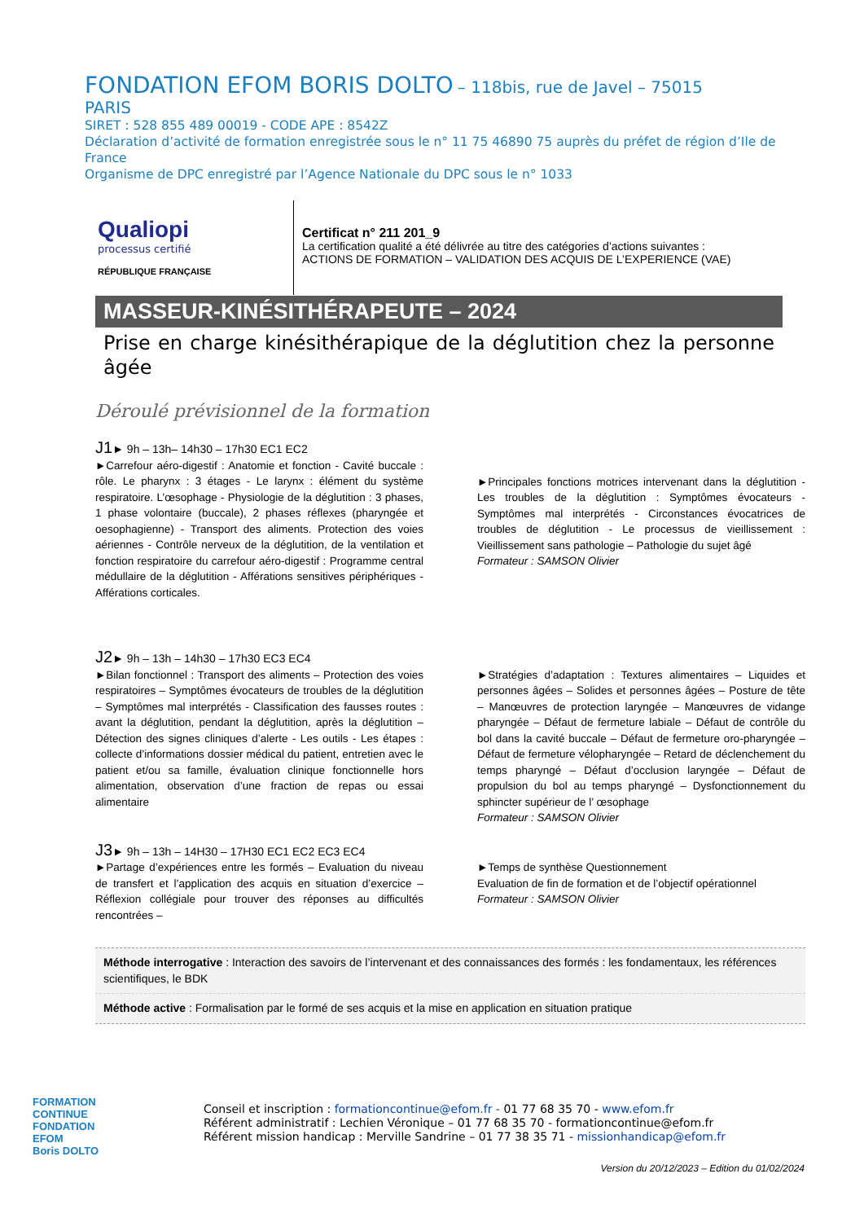FONDATION EFOM BORIS DOLTO – 118bis, rue de Javel – 75015
PARIS
SIRET : 528 855 489 00019 - CODE APE : 8542Z
Déclaration d’activité de formation enregistrée sous le n° 11 75 46890 75 auprès du préfet de région d’Ile de France
Organisme de DPC enregistré par l’Agence Nationale du DPC sous le n° 1033
Qualiopi
processus certifié
RÉPUBLIQUE FRANÇAISE
Certificat n° 211 201_9
La certification qualité a été délivrée au titre des catégories d’actions suivantes :
ACTIONS DE FORMATION – VALIDATION DES ACQUIS DE L’EXPERIENCE (VAE)
MASSEUR-KINÉSITHÉRAPEUTE – 2024
Prise en charge kinésithérapique de la déglutition chez la personne âgée
Déroulé prévisionnel de la formation
J1► 9h – 13h– 14h30 – 17h30 EC1 EC2
►Carrefour aéro-digestif : Anatomie et fonction - Cavité buccale : rôle. Le pharynx : 3 étages - Le larynx : élément du système respiratoire. L’œsophage - Physiologie de la déglutition : 3 phases, 1 phase volontaire (buccale), 2 phases réflexes (pharyngée et oesophagienne) - Transport des aliments. Protection des voies aériennes - Contrôle nerveux de la déglutition, de la ventilation et fonction respiratoire du carrefour aéro-digestif : Programme central médullaire de la déglutition - Afférations sensitives périphériques - Afférations corticales.
►Principales fonctions motrices intervenant dans la déglutition - Les troubles de la déglutition : Symptômes évocateurs - Symptômes mal interprétés - Circonstances évocatrices de troubles de déglutition - Le processus de vieillissement : Vieillissement sans pathologie – Pathologie du sujet âgé
Formateur : SAMSON Olivier
J2► 9h – 13h – 14h30 – 17h30 EC3 EC4
►Bilan fonctionnel : Transport des aliments – Protection des voies respiratoires – Symptômes évocateurs de troubles de la déglutition – Symptômes mal interprétés - Classification des fausses routes : avant la déglutition, pendant la déglutition, après la déglutition – Détection des signes cliniques d’alerte - Les outils - Les étapes : collecte d’informations dossier médical du patient, entretien avec le patient et/ou sa famille, évaluation clinique fonctionnelle hors alimentation, observation d’une fraction de repas ou essai alimentaire
►Stratégies d’adaptation : Textures alimentaires – Liquides et personnes âgées – Solides et personnes âgées – Posture de tête – Manœuvres de protection laryngée – Manœuvres de vidange pharyngée – Défaut de fermeture labiale – Défaut de contrôle du bol dans la cavité buccale – Défaut de fermeture oro-pharyngée – Défaut de fermeture vélopharyngée – Retard de déclenchement du temps pharyngé – Défaut d’occlusion laryngée – Défaut de propulsion du bol au temps pharyngé – Dysfonctionnement du sphincter supérieur de l’ œsophage
Formateur : SAMSON Olivier
J3► 9h – 13h – 14H30 – 17H30 EC1 EC2 EC3 EC4
►Partage d’expériences entre les formés – Evaluation du niveau de transfert et l’application des acquis en situation d’exercice – Réflexion collégiale pour trouver des réponses au difficultés rencontrées –
►Temps de synthèse Questionnement
Evaluation de fin de formation et de l’objectif opérationnel
Formateur : SAMSON Olivier
Méthode interrogative : Interaction des savoirs de l’intervenant et des connaissances des formés : les fondamentaux, les références scientifiques, le BDK
Méthode active : Formalisation par le formé de ses acquis et la mise en application en situation pratique
FORMATION
CONTINUE
FONDATION
EFOM
Boris DOLTO
Conseil et inscription : formationcontinue@efom.fr - 01 77 68 35 70 - www.efom.fr
Référent administratif : Lechien Véronique – 01 77 68 35 70 - formationcontinue@efom.fr
Référent mission handicap : Merville Sandrine – 01 77 38 35 71 - missionhandicap@efom.fr
Version du 20/12/2023 – Edition du 01/02/2024